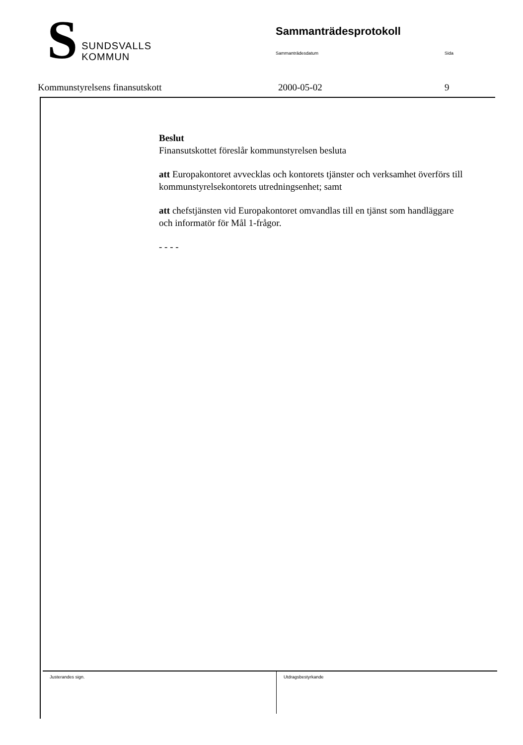S
SUNDSVALLS
KOMMUN
Sammanträdesprotokoll
Sammanträdesdatum Sida
Kommunstyrelsens finansutskott 2000-05-02 9
Beslut
Finansutskottet föreslår kommunstyrelsen besluta
att Europakontoret avvecklas och kontorets tjänster och verksamhet överförs till kommunstyrelsekontorets utredningsenhet; samt
att chefstjänsten vid Europakontoret omvandlas till en tjänst som handläggare och informatör för Mål 1-frågor.
- - - -
Justerandes sign. Utdragsbestyrkande